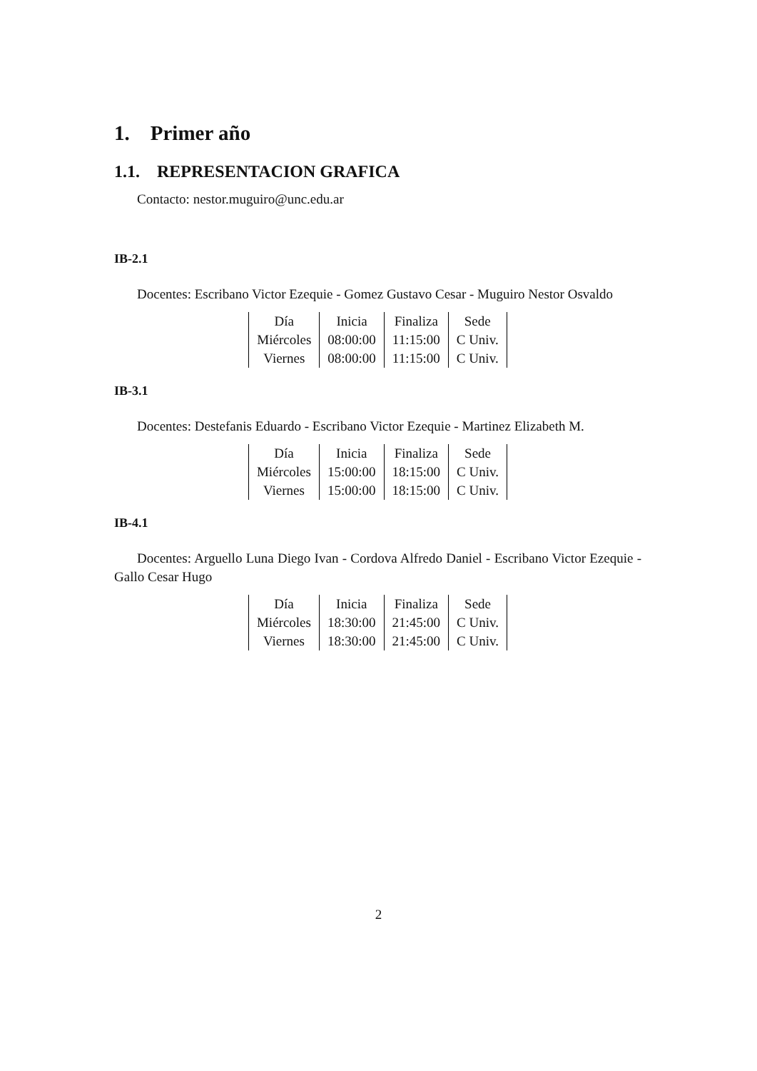1. Primer año
1.1. REPRESENTACION GRAFICA
Contacto: nestor.muguiro@unc.edu.ar
IB-2.1
Docentes: Escribano Victor Ezequie - Gomez Gustavo Cesar - Muguiro Nestor Osvaldo
| Día | Inicia | Finaliza | Sede |
| Miércoles | 08:00:00 | 11:15:00 | C Univ. |
| Viernes | 08:00:00 | 11:15:00 | C Univ. |
IB-3.1
Docentes: Destefanis Eduardo - Escribano Victor Ezequie - Martinez Elizabeth M.
| Día | Inicia | Finaliza | Sede |
| Miércoles | 15:00:00 | 18:15:00 | C Univ. |
| Viernes | 15:00:00 | 18:15:00 | C Univ. |
IB-4.1
Docentes: Arguello Luna Diego Ivan - Cordova Alfredo Daniel - Escribano Victor Ezequie - Gallo Cesar Hugo
| Día | Inicia | Finaliza | Sede |
| Miércoles | 18:30:00 | 21:45:00 | C Univ. |
| Viernes | 18:30:00 | 21:45:00 | C Univ. |
2